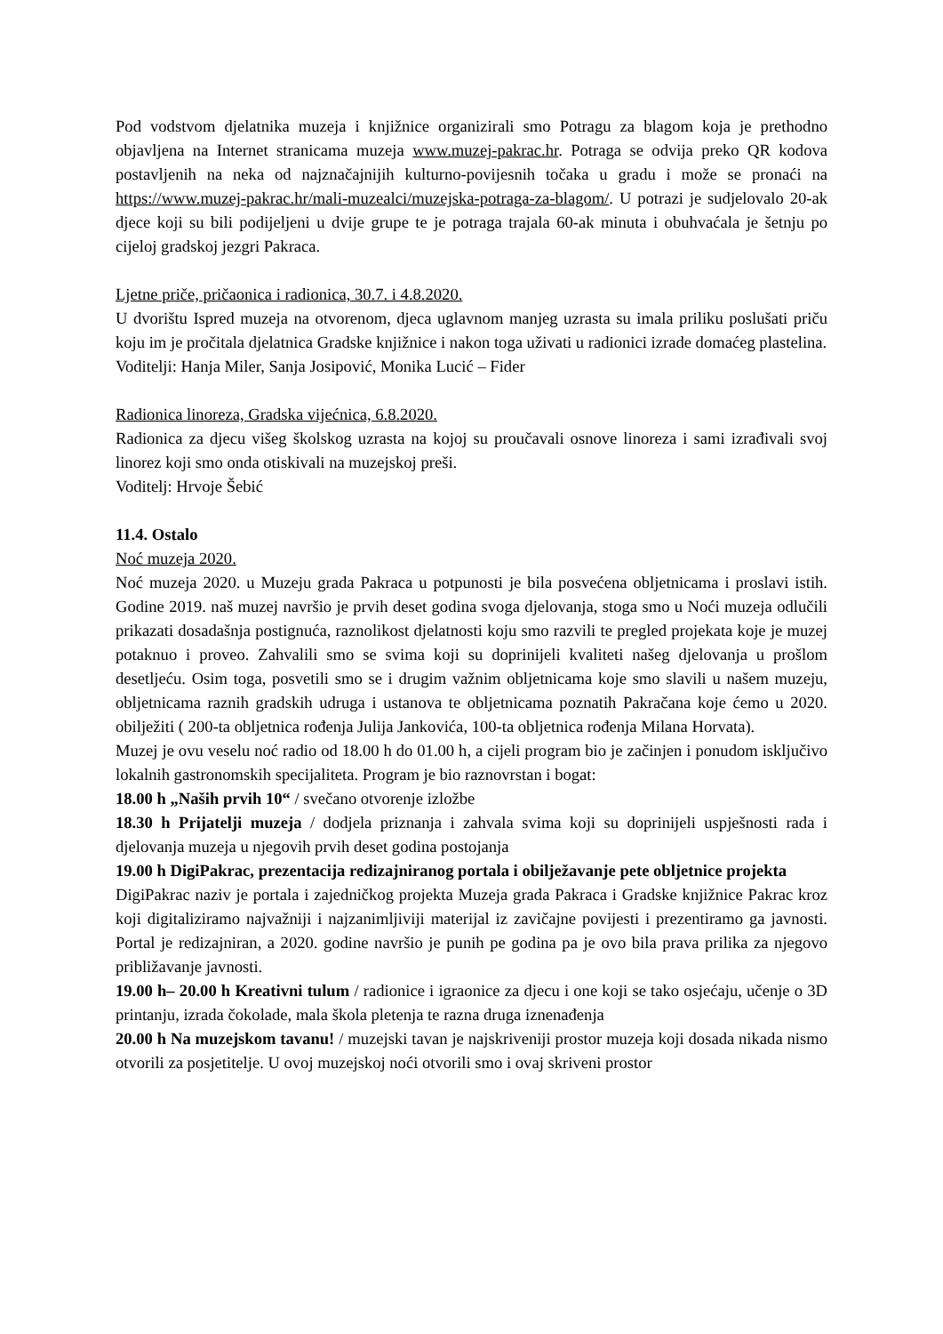Pod vodstvom djelatnika muzeja i knjižnice organizirali smo Potragu za blagom koja je prethodno objavljena na Internet stranicama muzeja www.muzej-pakrac.hr. Potraga se odvija preko QR kodova postavljenih na neka od najznačajnijih kulturno-povijesnih točaka u gradu i može se pronaći na https://www.muzej-pakrac.hr/mali-muzealci/muzejska-potraga-za-blagom/. U potrazi je sudjelovalo 20-ak djece koji su bili podijeljeni u dvije grupe te je potraga trajala 60-ak minuta i obuhvaćala je šetnju po cijeloj gradskoj jezgri Pakraca.
Ljetne priče, pričaonica i radionica, 30.7. i 4.8.2020.
U dvorištu Ispred muzeja na otvorenom, djeca uglavnom manjeg uzrasta su imala priliku poslušati priču koju im je pročitala djelatnica Gradske knjižnice i nakon toga uživati u radionici izrade domaćeg plastelina.
Voditelji: Hanja Miler, Sanja Josipović, Monika Lucić – Fider
Radionica linoreza, Gradska vijećnica, 6.8.2020.
Radionica za djecu višeg školskog uzrasta na kojoj su proučavali osnove linoreza i sami izrađivali svoj linorez koji smo onda otiskivali na muzejskoj preši.
Voditelj: Hrvoje Šebić
11.4. Ostalo
Noć muzeja 2020.
Noć muzeja 2020. u Muzeju grada Pakraca u potpunosti je bila posvećena obljetnicama i proslavi istih. Godine 2019. naš muzej navršio je prvih deset godina svoga djelovanja, stoga smo u Noći muzeja odlučili prikazati dosadašnja postignuća, raznolikost djelatnosti koju smo razvili te pregled projekata koje je muzej potaknuo i proveo. Zahvalili smo se svima koji su doprinijeli kvaliteti našeg djelovanja u prošlom desetljeću. Osim toga, posvetili smo se i drugim važnim obljetnicama koje smo slavili u našem muzeju, obljetnicama raznih gradskih udruga i ustanova te obljetnicama poznatih Pakračana koje ćemo u 2020. obilježiti ( 200-ta obljetnica rođenja Julija Jankovića, 100-ta obljetnica rođenja Milana Horvata).
Muzej je ovu veselu noć radio od 18.00 h do 01.00 h, a cijeli program bio je začinjen i ponudom isključivo lokalnih gastronomskih specijaliteta. Program je bio raznovrstan i bogat:
18.00 h „Naših prvih 10“ / svečano otvorenje izložbe
18.30 h Prijatelji muzeja / dodjela priznanja i zahvala svima koji su doprinijeli uspješnosti rada i djelovanja muzeja u njegovih prvih deset godina postojanja
19.00 h DigiPakrac, prezentacija redizajniranog portala i obilježavanje pete obljetnice projekta
DigiPakrac naziv je portala i zajedničkog projekta Muzeja grada Pakraca i Gradske knjižnice Pakrac kroz koji digitaliziramo najvažniji i najzanimljiviji materijal iz zavičajne povijesti i prezentiramo ga javnosti. Portal je redizajniran, a 2020. godine navršio je punih pe godina pa je ovo bila prava prilika za njegovo približavanje javnosti.
19.00 h– 20.00 h Kreativni tulum / radionice i igraonice za djecu i one koji se tako osjećaju, učenje o 3D printanju, izrada čokolade, mala škola pletenja te razna druga iznenađenja
20.00 h Na muzejskom tavanu! / muzejski tavan je najskriveniji prostor muzeja koji dosada nikada nismo otvorili za posjetitelje. U ovoj muzejskoj noći otvorili smo i ovaj skriveni prostor